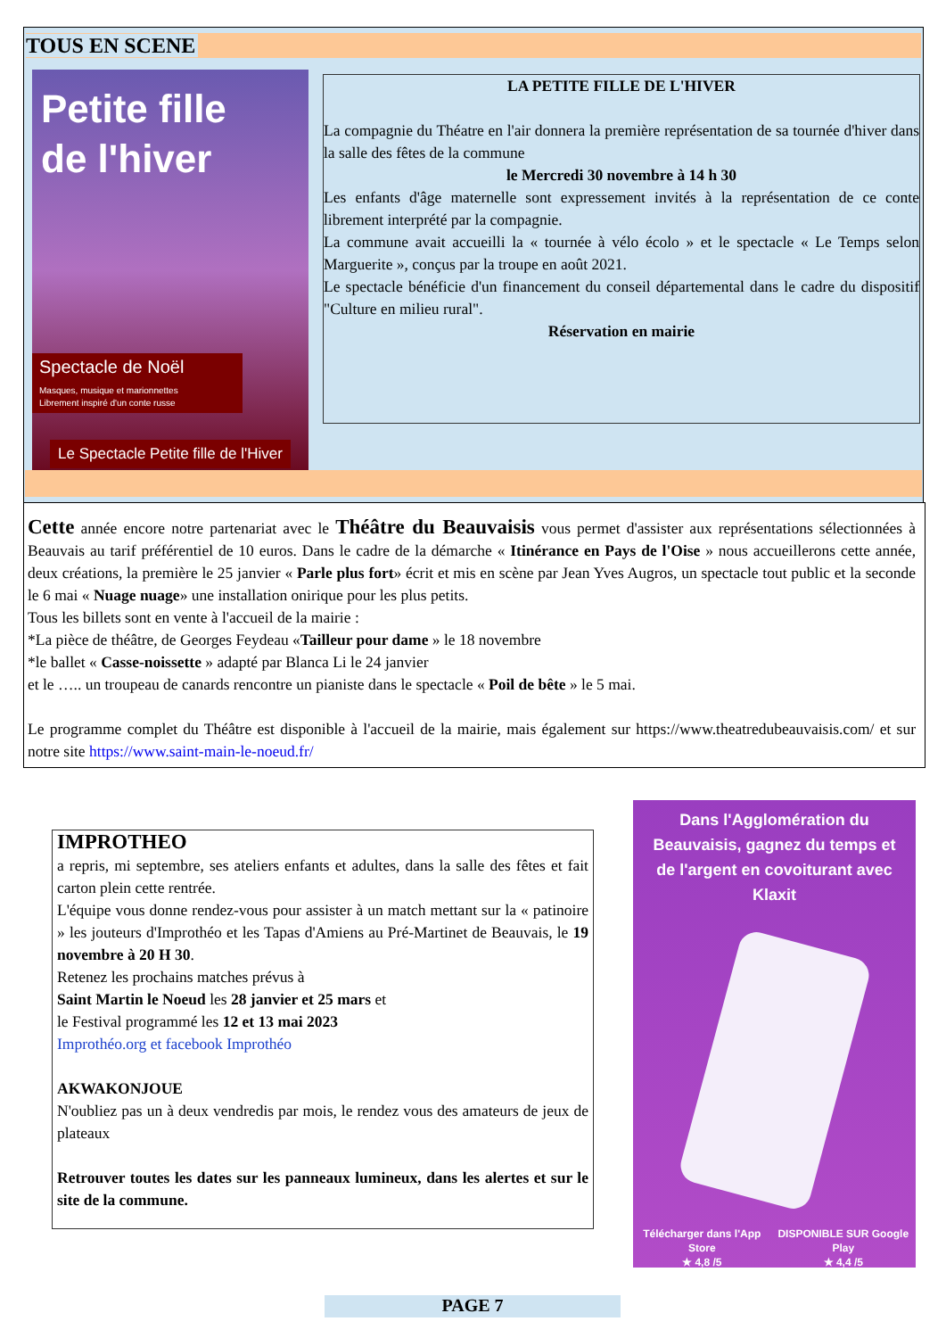TOUS EN SCENE
Petite fille
de l'hiver
Spectacle de Noël
Masques, musique et marionnettes
Librement inspiré d'un conte russe
Le Spectacle Petite fille de l'Hiver
LA PETITE FILLE DE L'HIVER
La compagnie du Théatre en l'air donnera la première représentation de sa tournée d'hiver dans la salle des fêtes de la commune
le Mercredi 30 novembre à 14 h 30
Les enfants d'âge maternelle sont expressement invités à la représentation de ce conte librement interprété par la compagnie.
La commune avait accueilli la « tournée à vélo écolo » et le spectacle « Le Temps selon Marguerite », conçus par la troupe en août 2021.
Le spectacle bénéficie d'un financement du conseil départemental dans le cadre du dispositif "Culture en milieu rural".
Réservation en mairie
Cette année encore notre partenariat avec le Théâtre du Beauvaisis vous permet d'assister aux représentations sélectionnées à Beauvais au tarif préférentiel de 10 euros. Dans le cadre de la démarche « Itinérance en Pays de l'Oise » nous accueillerons cette année, deux créations, la première le 25 janvier « Parle plus fort» écrit et mis en scène par Jean Yves Augros, un spectacle tout public et la seconde le 6 mai « Nuage nuage» une installation onirique pour les plus petits.
Tous les billets sont en vente à l'accueil de la mairie :
*La pièce de théâtre, de Georges Feydeau «Tailleur pour dame » le 18 novembre
*le ballet « Casse-noissette » adapté par Blanca Li le 24 janvier
et le ….. un troupeau de canards rencontre un pianiste dans le spectacle « Poil de bête » le 5 mai.
Le programme complet du Théâtre est disponible à l'accueil de la mairie, mais également sur https://www.theatredubeauvaisis.com/ et sur notre site https://www.saint-main-le-noeud.fr/
IMPROTHEO
a repris, mi septembre, ses ateliers enfants et adultes, dans la salle des fêtes et fait carton plein cette rentrée.
L'équipe vous donne rendez-vous pour assister à un match mettant sur la « patinoire » les jouteurs d'Improthéo et les Tapas d'Amiens au Pré-Martinet de Beauvais, le 19 novembre à 20 H 30.
Retenez les prochains matches prévus à
Saint Martin le Noeud les 28 janvier et 25 mars et
le Festival programmé les 12 et 13 mai 2023
Improthéo.org et facebook Improthéo
AKWAKONJOUE
N'oubliez pas un à deux vendredis par mois, le rendez vous des amateurs de jeux de plateaux
Retrouver toutes les dates sur les panneaux lumineux, dans les alertes et sur le site de la commune.
Dans l'Agglomération du Beauvaisis, gagnez du temps et de l'argent en covoiturant avec Klaxit
Télécharger dans l'App Store
★ 4,8 /5 DISPONIBLE SUR Google Play
★ 4,4 /5
PAGE 7